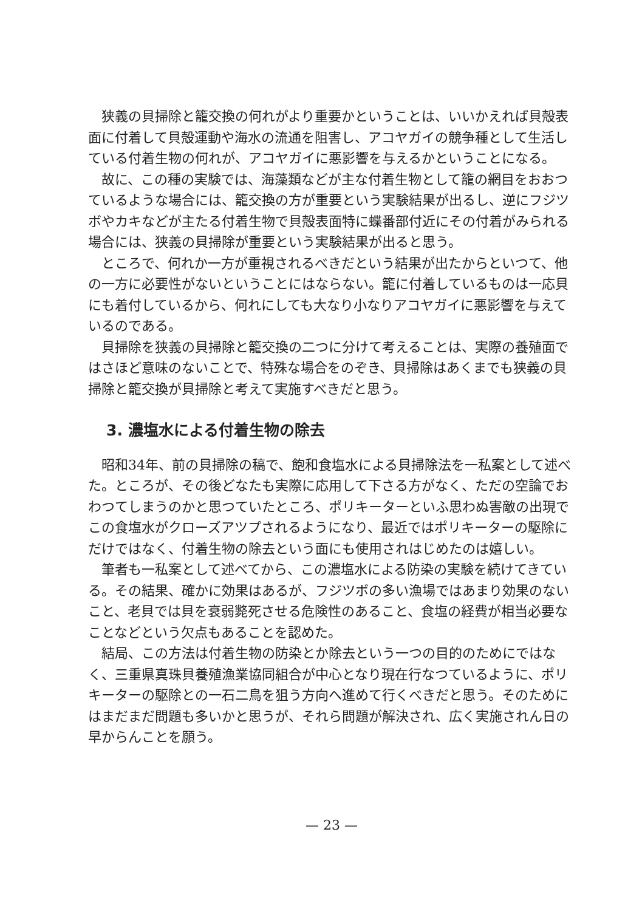狭義の貝掃除と籠交換の何れがより重要かということは、いいかえれば貝殻表面に付着して貝殻運動や海水の流通を阻害し、アコヤガイの競争種として生活している付着生物の何れが、アコヤガイに悪影響を与えるかということになる。
故に、この種の実験では、海藻類などが主な付着生物として籠の網目をおおつているような場合には、籠交換の方が重要という実験結果が出るし、逆にフジツボやカキなどが主たる付着生物で貝殻表面特に蝶番部付近にその付着がみられる場合には、狭義の貝掃除が重要という実験結果が出ると思う。
ところで、何れか一方が重視されるべきだという結果が出たからといつて、他の一方に必要性がないということにはならない。籠に付着しているものは一応貝にも着付しているから、何れにしても大なり小なりアコヤガイに悪影響を与えているのである。
貝掃除を狭義の貝掃除と籠交換の二つに分けて考えることは、実際の養殖面ではさほど意味のないことで、特殊な場合をのぞき、貝掃除はあくまでも狭義の貝掃除と籠交換が貝掃除と考えて実施すべきだと思う。
3. 濃塩水による付着生物の除去
昭和34年、前の貝掃除の稿で、飽和食塩水による貝掃除法を一私案として述べた。ところが、その後どなたも実際に応用して下さる方がなく、ただの空論でおわつてしまうのかと思つていたところ、ポリキーターといふ思わぬ害敵の出現でこの食塩水がクローズアツプされるようになり、最近ではポリキーターの駆除にだけではなく、付着生物の除去という面にも使用されはじめたのは嬉しい。
筆者も一私案として述べてから、この濃塩水による防染の実験を続けてきている。その結果、確かに効果はあるが、フジツボの多い漁場ではあまり効果のないこと、老貝では貝を衰弱斃死させる危険性のあること、食塩の経費が相当必要なことなどという欠点もあることを認めた。
結局、この方法は付着生物の防染とか除去という一つの目的のためにではなく、三重県真珠貝養殖漁業協同組合が中心となり現在行なつているように、ポリキーターの駆除との一石二鳥を狙う方向へ進めて行くべきだと思う。そのためにはまだまだ問題も多いかと思うが、それら問題が解決され、広く実施されん日の早からんことを願う。
— 23 —